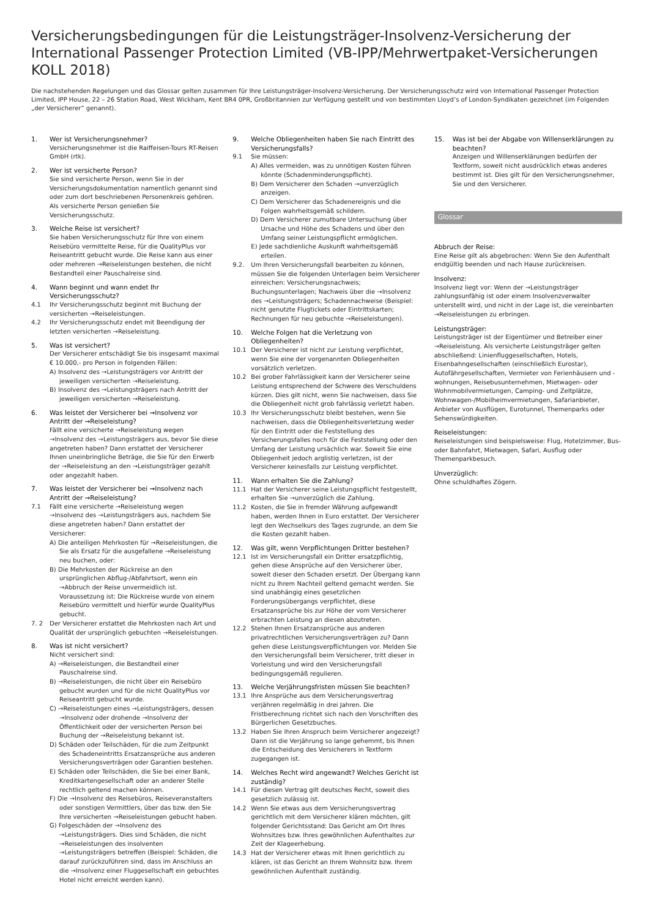Versicherungsbedingungen für die Leistungsträger-Insolvenz-Versicherung der International Passenger Protection Limited (VB-IPP/Mehrwertpaket-Versicherungen KOLL 2018)
Die nachstehenden Regelungen und das Glossar gelten zusammen für Ihre Leistungsträger-Insolvenz-Versicherung. Der Versicherungsschutz wird von International Passenger Protection Limited, IPP House, 22 – 26 Station Road, West Wickham, Kent BR4 0PR, Großbritannien zur Verfügung gestellt und von bestimmten Lloyd’s of London-Syndikaten gezeichnet (im Folgenden „der Versicherer“ genannt).
1. Wer ist Versicherungsnehmer?
Versicherungsnehmer ist die Raiffeisen-Tours RT-Reisen GmbH (rtk).
2. Wer ist versicherte Person?
Sie sind versicherte Person, wenn Sie in der Versicherungsdokumentation namentlich genannt sind oder zum dort beschriebenen Personenkreis gehören. Als versicherte Person genießen Sie Versicherungsschutz.
3. Welche Reise ist versichert?
Sie haben Versicherungsschutz für Ihre von einem Reisebüro vermittelte Reise, für die QualityPlus vor Reiseantritt gebucht wurde. Die Reise kann aus einer oder mehreren →Reiseleistungen bestehen, die nicht Bestandteil einer Pauschalreise sind.
4. Wann beginnt und wann endet Ihr Versicherungsschutz?
4.1 Ihr Versicherungsschutz beginnt mit Buchung der versicherten →Reiseleistungen.
4.2 Ihr Versicherungsschutz endet mit Beendigung der letzten versicherten →Reiseleistung.
5. Was ist versichert?
Der Versicherer entschädigt Sie bis insgesamt maximal € 10.000,- pro Person in folgenden Fällen:
A) Insolvenz des →Leistungsträgers vor Antritt der jeweiligen versicherten →Reiseleistung.
B) Insolvenz des →Leistungsträgers nach Antritt der jeweiligen versicherten →Reiseleistung.
6. Was leistet der Versicherer bei →Insolvenz vor Antritt der →Reiseleistung?
Fällt eine versicherte →Reiseleistung wegen →Insolvenz des →Leistungsträgers aus, bevor Sie diese angetreten haben? Dann erstattet der Versicherer Ihnen uneinbringliche Beträge, die Sie für den Erwerb der →Reiseleistung an den →Leistungsträger gezahlt oder angezahlt haben.
7. Was leistet der Versicherer bei →Insolvenz nach Antritt der →Reiseleistung?
7.1 Fällt eine versicherte →Reiseleistung wegen →Insolvenz des →Leistungsträgers aus, nachdem Sie diese angetreten haben? Dann erstattet der Versicherer:
A) Die anteiligen Mehrkosten für →Reiseleistungen, die Sie als Ersatz für die ausgefallene →Reiseleistung neu buchen, oder:
B) Die Mehrkosten der Rückreise an den ursprünglichen Abflug-/Abfahrtsort, wenn ein →Abbruch der Reise unvermeidlich ist. Voraussetzung ist: Die Rückreise wurde von einem Reisebüro vermittelt und hierfür wurde QualityPlus gebucht.
7. 2 Der Versicherer erstattet die Mehrkosten nach Art und Qualität der ursprünglich gebuchten →Reiseleistungen.
8. Was ist nicht versichert?
Nicht versichert sind:
A) →Reiseleistungen, die Bestandteil einer Pauschalreise sind.
B) →Reiseleistungen, die nicht über ein Reisebüro gebucht wurden und für die nicht QualityPlus vor Reiseantritt gebucht wurde.
C) →Reiseleistungen eines →Leistungsträgers, dessen →Insolvenz oder drohende →Insolvenz der Öffentlichkeit oder der versicherten Person bei Buchung der →Reiseleistung bekannt ist.
D) Schäden oder Teilschäden, für die zum Zeitpunkt des Schadeneintritts Ersatzansprüche aus anderen Versicherungsverträgen oder Garantien bestehen.
E) Schäden oder Teilschäden, die Sie bei einer Bank, Kreditkartengesellschaft oder an anderer Stelle rechtlich geltend machen können.
F) Die →Insolvenz des Reisebüros, Reiseveranstalters oder sonstigen Vermittlers, über das bzw. den Sie Ihre versicherten →Reiseleistungen gebucht haben.
G) Folgeschäden der →Insolvenz des →Leistungsträgers. Dies sind Schäden, die nicht →Reiseleistungen des insolventen →Leistungsträgers betreffen (Beispiel: Schäden, die darauf zurückzuführen sind, dass im Anschluss an die →Insolvenz einer Fluggesellschaft ein gebuchtes Hotel nicht erreicht werden kann).
9. Welche Obliegenheiten haben Sie nach Eintritt des Versicherungsfalls?
9.1 Sie müssen:
A) Alles vermeiden, was zu unnötigen Kosten führen könnte (Schadenminderungspflicht).
B) Dem Versicherer den Schaden →unverzüglich anzeigen.
C) Dem Versicherer das Schadenereignis und die Folgen wahrheitsgemäß schildern.
D) Dem Versicherer zumutbare Untersuchung über Ursache und Höhe des Schadens und über den Umfang seiner Leistungspflicht ermöglichen.
E) Jede sachdienliche Auskunft wahrheitsgemäß erteilen.
9.2. Um Ihren Versicherungsfall bearbeiten zu können, müssen Sie die folgenden Unterlagen beim Versicherer einreichen: Versicherungsnachweis; Buchungsunterlagen; Nachweis über die →Insolvenz des →Leistungsträgers; Schadennachweise (Beispiel: nicht genutzte Flugtickets oder Eintrittskarten; Rechnungen für neu gebuchte →Reiseleistungen).
10. Welche Folgen hat die Verletzung von Obliegenheiten?
10.1 Der Versicherer ist nicht zur Leistung verpflichtet, wenn Sie eine der vorgenannten Obliegenheiten vorsätzlich verletzen.
10.2 Bei grober Fahrlässigkeit kann der Versicherer seine Leistung entsprechend der Schwere des Verschuldens kürzen. Dies gilt nicht, wenn Sie nachweisen, dass Sie die Obliegenheit nicht grob fahrlässig verletzt haben.
10.3 Ihr Versicherungsschutz bleibt bestehen, wenn Sie nachweisen, dass die Obliegenheitsverletzung weder für den Eintritt oder die Feststellung des Versicherungsfalles noch für die Feststellung oder den Umfang der Leistung ursächlich war. Soweit Sie eine Obliegenheit jedoch arglistig verletzen, ist der Versicherer keinesfalls zur Leistung verpflichtet.
11. Wann erhalten Sie die Zahlung?
11.1 Hat der Versicherer seine Leistungspflicht festgestellt, erhalten Sie →unverzüglich die Zahlung.
11.2 Kosten, die Sie in fremder Währung aufgewandt haben, werden Ihnen in Euro erstattet. Der Versicherer legt den Wechselkurs des Tages zugrunde, an dem Sie die Kosten gezahlt haben.
12. Was gilt, wenn Verpflichtungen Dritter bestehen?
12.1 Ist im Versicherungsfall ein Dritter ersatzpflichtig, gehen diese Ansprüche auf den Versicherer über, soweit dieser den Schaden ersetzt. Der Übergang kann nicht zu Ihrem Nachteil geltend gemacht werden. Sie sind unabhängig eines gesetzlichen Forderungsübergangs verpflichtet, diese Ersatzansprüche bis zur Höhe der vom Versicherer erbrachten Leistung an diesen abzutreten.
12.2 Stehen Ihnen Ersatzansprüche aus anderen privatrechtlichen Versicherungsverträgen zu? Dann gehen diese Leistungsverpflichtungen vor. Melden Sie den Versicherungsfall beim Versicherer, tritt dieser in Vorleistung und wird den Versicherungsfall bedingungsgemäß regulieren.
13. Welche Verjährungsfristen müssen Sie beachten?
13.1 Ihre Ansprüche aus dem Versicherungsvertrag verjähren regelmäßig in drei Jahren. Die Fristberechnung richtet sich nach den Vorschriften des Bürgerlichen Gesetzbuches.
13.2 Haben Sie Ihren Anspruch beim Versicherer angezeigt? Dann ist die Verjährung so lange gehemmt, bis Ihnen die Entscheidung des Versicherers in Textform zugegangen ist.
14. Welches Recht wird angewandt? Welches Gericht ist zuständig?
14.1 Für diesen Vertrag gilt deutsches Recht, soweit dies gesetzlich zulässig ist.
14.2 Wenn Sie etwas aus dem Versicherungsvertrag gerichtlich mit dem Versicherer klären möchten, gilt folgender Gerichtsstand: Das Gericht am Ort Ihres Wohnsitzes bzw. Ihres gewöhnlichen Aufenthaltes zur Zeit der Klageerhebung.
14.3 Hat der Versicherer etwas mit Ihnen gerichtlich zu klären, ist das Gericht an Ihrem Wohnsitz bzw. Ihrem gewöhnlichen Aufenthalt zuständig.
15. Was ist bei der Abgabe von Willenserklärungen zu beachten?
Anzeigen und Willenserklärungen bedürfen der Textform, soweit nicht ausdrücklich etwas anderes bestimmt ist. Dies gilt für den Versicherungsnehmer, Sie und den Versicherer.
Glossar
Abbruch der Reise:
Eine Reise gilt als abgebrochen: Wenn Sie den Aufenthalt endgültig beenden und nach Hause zurückreisen.
Insolvenz:
Insolvenz liegt vor: Wenn der →Leistungsträger zahlungsunfähig ist oder einem Insolvenzverwalter unterstellt wird, und nicht in der Lage ist, die vereinbarten →Reiseleistungen zu erbringen.
Leistungsträger:
Leistungsträger ist der Eigentümer und Betreiber einer →Reiseleistung. Als versicherte Leistungsträger gelten abschließend: Linienfluggesellschaften, Hotels, Eisenbahngesellschaften (einschließlich Eurostar), Autofährgesellschaften, Vermieter von Ferienhäusern und -wohnungen, Reisebusunternehmen, Mietwagen- oder Wohnmobilvermietungen, Camping- und Zeltplätze, Wohnwagen-/Mobilheimvermietungen, Safarianbieter, Anbieter von Ausflügen, Eurotunnel, Themenparks oder Sehenswürdigkeiten.
Reiseleistungen:
Reiseleistungen sind beispielsweise: Flug, Hotelzimmer, Bus- oder Bahnfahrt, Mietwagen, Safari, Ausflug oder Themenparkbesuch.
Unverzüglich:
Ohne schuldhaftes Zögern.